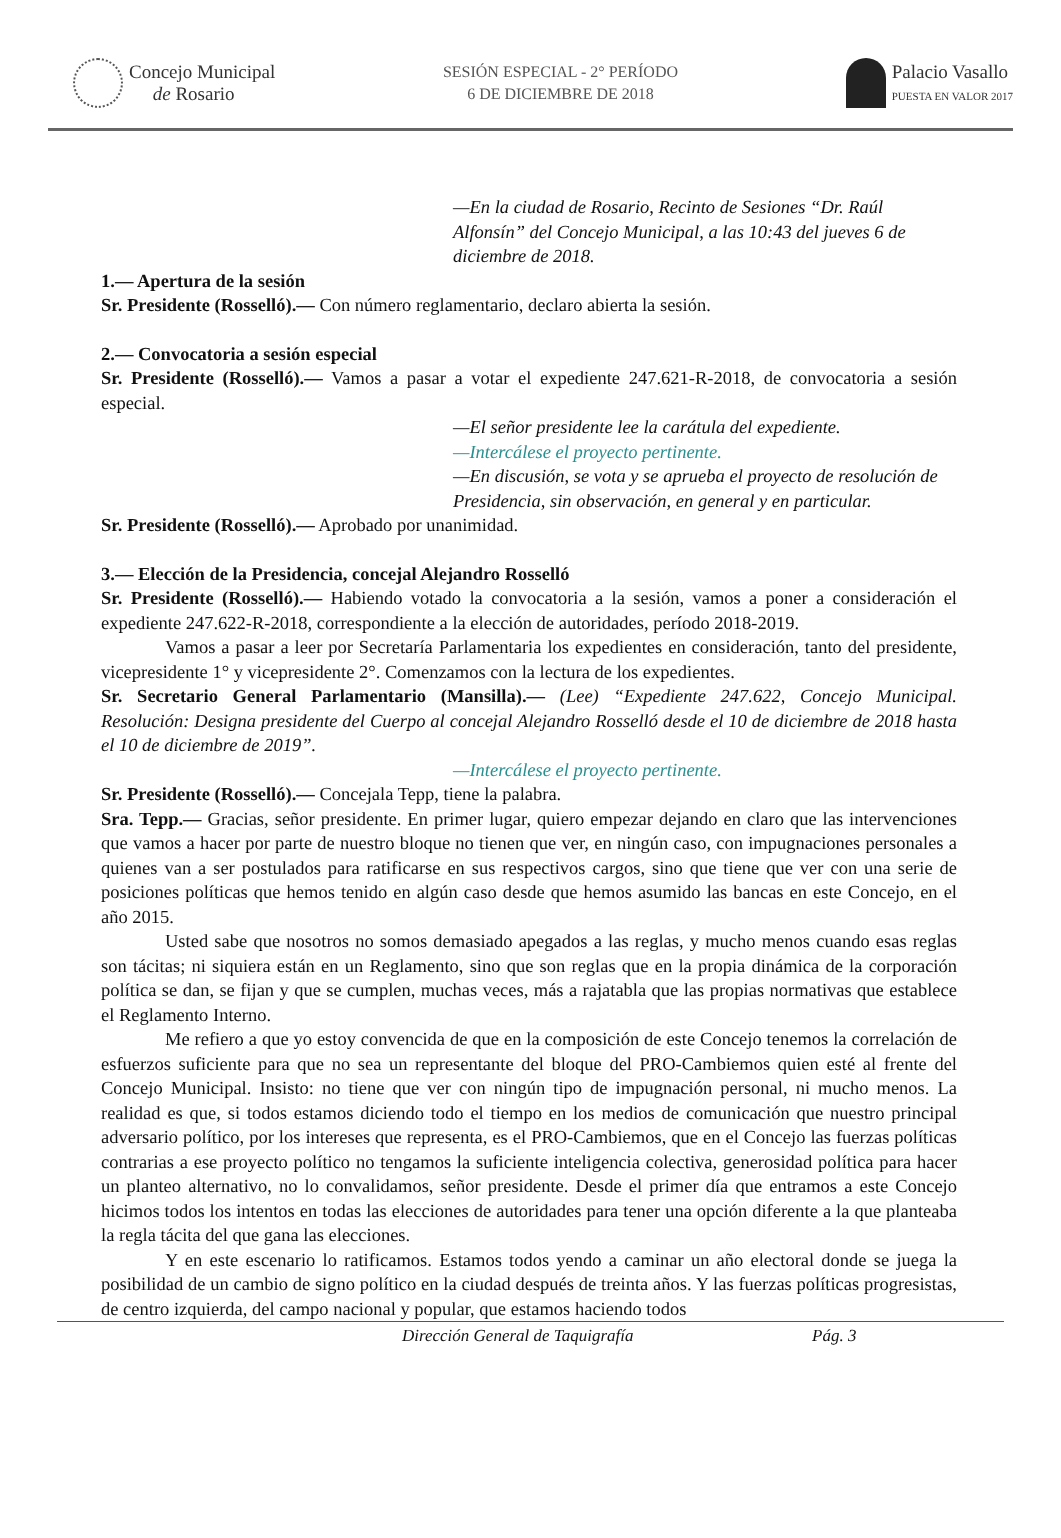Concejo Municipal
de Rosario
SESIÓN ESPECIAL - 2° PERÍODO
6 DE DICIEMBRE DE 2018
Palacio Vasallo
PUESTA EN VALOR 2017
—En la ciudad de Rosario, Recinto de Sesiones “Dr. Raúl Alfonsín” del Concejo Municipal, a las 10:43 del jueves 6 de diciembre de 2018.
1.— Apertura de la sesión
Sr. Presidente (Rosselló).— Con número reglamentario, declaro abierta la sesión.
2.— Convocatoria a sesión especial
Sr. Presidente (Rosselló).— Vamos a pasar a votar el expediente 247.621-R-2018, de convocatoria a sesión especial.
—El señor presidente lee la carátula del expediente.
—Intercálese el proyecto pertinente.
—En discusión, se vota y se aprueba el proyecto de resolución de Presidencia, sin observación, en general y en particular.
Sr. Presidente (Rosselló).— Aprobado por unanimidad.
3.— Elección de la Presidencia, concejal Alejandro Rosselló
Sr. Presidente (Rosselló).— Habiendo votado la convocatoria a la sesión, vamos a poner a consideración el expediente 247.622-R-2018, correspondiente a la elección de autoridades, período 2018-2019.
Vamos a pasar a leer por Secretaría Parlamentaria los expedientes en consideración, tanto del presidente, vicepresidente 1° y vicepresidente 2°. Comenzamos con la lectura de los expedientes.
Sr. Secretario General Parlamentario (Mansilla).— (Lee) “Expediente 247.622, Concejo Municipal. Resolución: Designa presidente del Cuerpo al concejal Alejandro Rosselló desde el 10 de diciembre de 2018 hasta el 10 de diciembre de 2019”.
—Intercálese el proyecto pertinente.
Sr. Presidente (Rosselló).— Concejala Tepp, tiene la palabra.
Sra. Tepp.— Gracias, señor presidente. En primer lugar, quiero empezar dejando en claro que las intervenciones que vamos a hacer por parte de nuestro bloque no tienen que ver, en ningún caso, con impugnaciones personales a quienes van a ser postulados para ratificarse en sus respectivos cargos, sino que tiene que ver con una serie de posiciones políticas que hemos tenido en algún caso desde que hemos asumido las bancas en este Concejo, en el año 2015.
Usted sabe que nosotros no somos demasiado apegados a las reglas, y mucho menos cuando esas reglas son tácitas; ni siquiera están en un Reglamento, sino que son reglas que en la propia dinámica de la corporación política se dan, se fijan y que se cumplen, muchas veces, más a rajatabla que las propias normativas que establece el Reglamento Interno.
Me refiero a que yo estoy convencida de que en la composición de este Concejo tenemos la correlación de esfuerzos suficiente para que no sea un representante del bloque del PRO-Cambiemos quien esté al frente del Concejo Municipal. Insisto: no tiene que ver con ningún tipo de impugnación personal, ni mucho menos. La realidad es que, si todos estamos diciendo todo el tiempo en los medios de comunicación que nuestro principal adversario político, por los intereses que representa, es el PRO-Cambiemos, que en el Concejo las fuerzas políticas contrarias a ese proyecto político no tengamos la suficiente inteligencia colectiva, generosidad política para hacer un planteo alternativo, no lo convalidamos, señor presidente. Desde el primer día que entramos a este Concejo hicimos todos los intentos en todas las elecciones de autoridades para tener una opción diferente a la que planteaba la regla tácita del que gana las elecciones.
Y en este escenario lo ratificamos. Estamos todos yendo a caminar un año electoral donde se juega la posibilidad de un cambio de signo político en la ciudad después de treinta años. Y las fuerzas políticas progresistas, de centro izquierda, del campo nacional y popular, que estamos haciendo todos
Dirección General de Taquigrafía Pág. 3